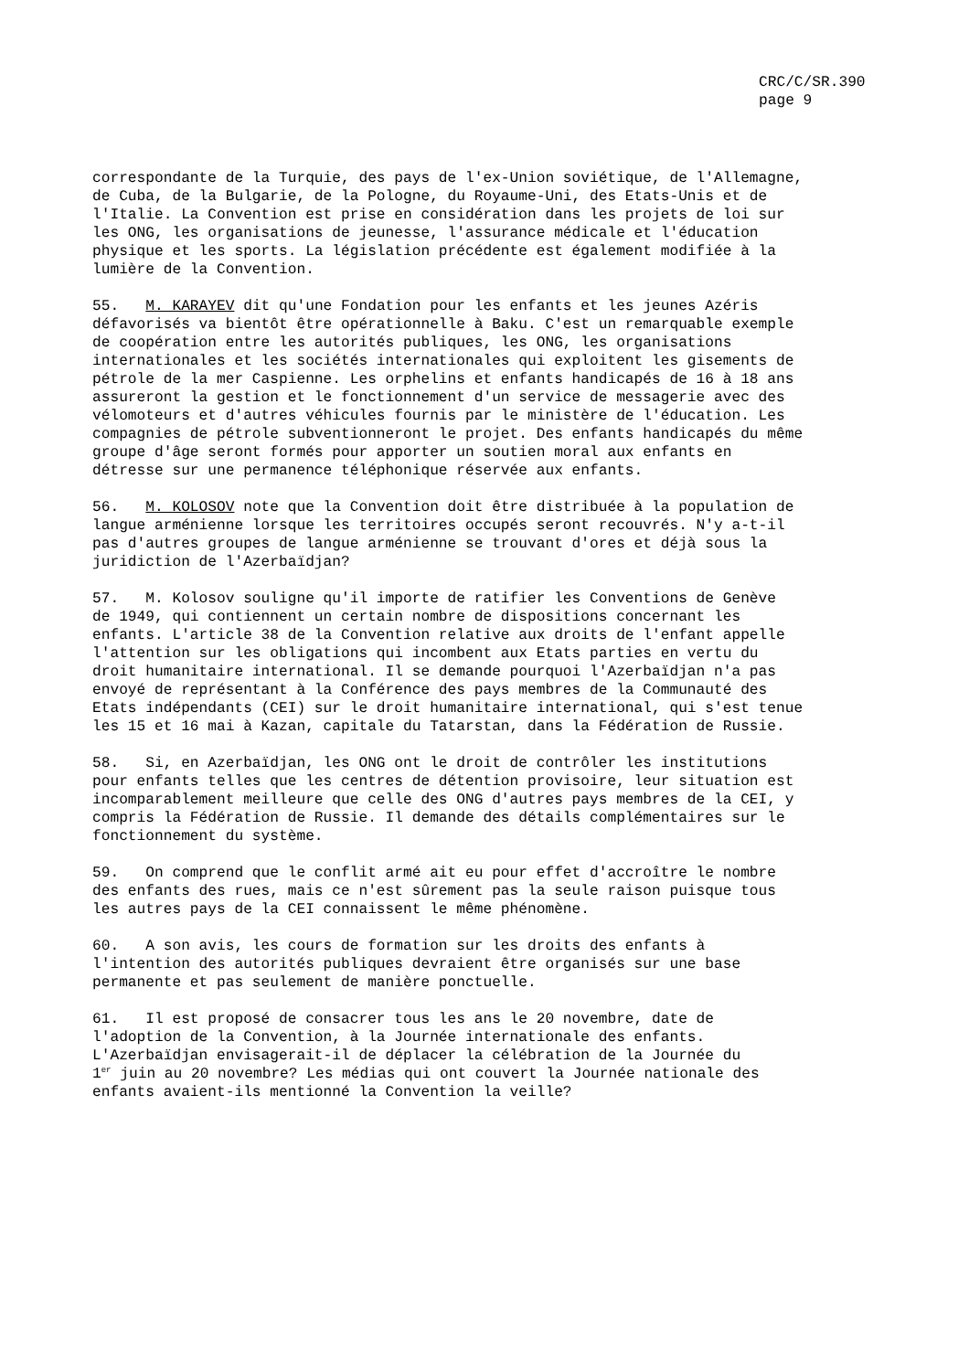CRC/C/SR.390
page 9
correspondante de la Turquie, des pays de l'ex-Union soviétique, de l'Allemagne, de Cuba, de la Bulgarie, de la Pologne, du Royaume-Uni, des Etats-Unis et de l'Italie. La Convention est prise en considération dans les projets de loi sur les ONG, les organisations de jeunesse, l'assurance médicale et l'éducation physique et les sports. La législation précédente est également modifiée à la lumière de la Convention.
55. M. KARAYEV dit qu'une Fondation pour les enfants et les jeunes Azéris défavorisés va bientôt être opérationnelle à Baku. C'est un remarquable exemple de coopération entre les autorités publiques, les ONG, les organisations internationales et les sociétés internationales qui exploitent les gisements de pétrole de la mer Caspienne. Les orphelins et enfants handicapés de 16 à 18 ans assureront la gestion et le fonctionnement d'un service de messagerie avec des vélomoteurs et d'autres véhicules fournis par le ministère de l'éducation. Les compagnies de pétrole subventionneront le projet. Des enfants handicapés du même groupe d'âge seront formés pour apporter un soutien moral aux enfants en détresse sur une permanence téléphonique réservée aux enfants.
56. M. KOLOSOV note que la Convention doit être distribuée à la population de langue arménienne lorsque les territoires occupés seront recouvrés. N'y a-t-il pas d'autres groupes de langue arménienne se trouvant d'ores et déjà sous la juridiction de l'Azerbaïdjan?
57. M. Kolosov souligne qu'il importe de ratifier les Conventions de Genève de 1949, qui contiennent un certain nombre de dispositions concernant les enfants. L'article 38 de la Convention relative aux droits de l'enfant appelle l'attention sur les obligations qui incombent aux Etats parties en vertu du droit humanitaire international. Il se demande pourquoi l'Azerbaïdjan n'a pas envoyé de représentant à la Conférence des pays membres de la Communauté des Etats indépendants (CEI) sur le droit humanitaire international, qui s'est tenue les 15 et 16 mai à Kazan, capitale du Tatarstan, dans la Fédération de Russie.
58. Si, en Azerbaïdjan, les ONG ont le droit de contrôler les institutions pour enfants telles que les centres de détention provisoire, leur situation est incomparablement meilleure que celle des ONG d'autres pays membres de la CEI, y compris la Fédération de Russie. Il demande des détails complémentaires sur le fonctionnement du système.
59. On comprend que le conflit armé ait eu pour effet d'accroître le nombre des enfants des rues, mais ce n'est sûrement pas la seule raison puisque tous les autres pays de la CEI connaissent le même phénomène.
60. A son avis, les cours de formation sur les droits des enfants à l'intention des autorités publiques devraient être organisés sur une base permanente et pas seulement de manière ponctuelle.
61. Il est proposé de consacrer tous les ans le 20 novembre, date de l'adoption de la Convention, à la Journée internationale des enfants. L'Azerbaïdjan envisagerait-il de déplacer la célébration de la Journée du 1<sup>er</sup> juin au 20 novembre? Les médias qui ont couvert la Journée nationale des enfants avaient-ils mentionné la Convention la veille?